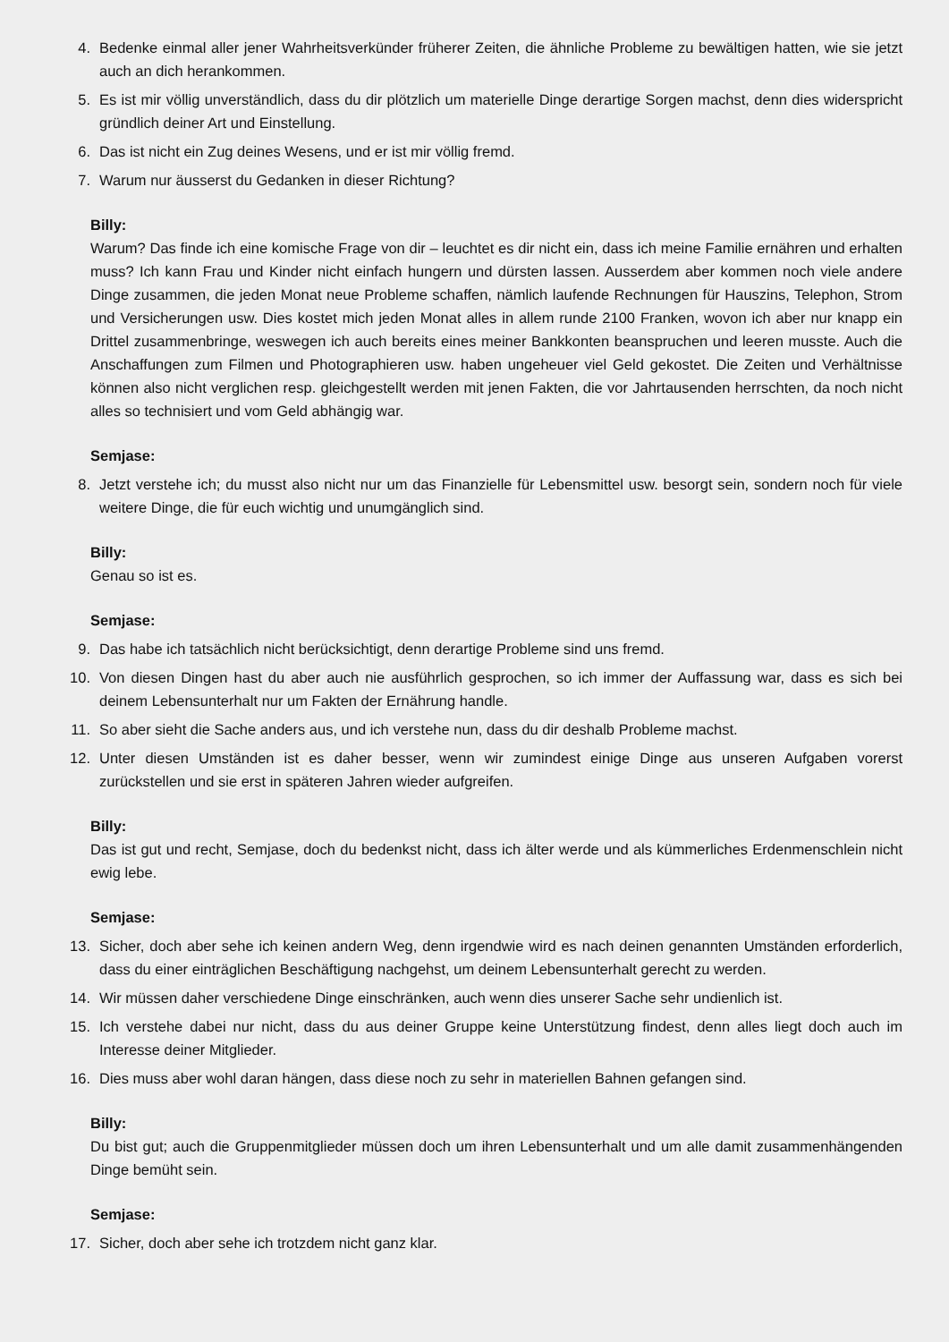4. Bedenke einmal aller jener Wahrheitsverkünder früherer Zeiten, die ähnliche Probleme zu bewältigen hatten, wie sie jetzt auch an dich herankommen.
5. Es ist mir völlig unverständlich, dass du dir plötzlich um materielle Dinge derartige Sorgen machst, denn dies widerspricht gründlich deiner Art und Einstellung.
6. Das ist nicht ein Zug deines Wesens, und er ist mir völlig fremd.
7. Warum nur äusserst du Gedanken in dieser Richtung?
Billy:
Warum? Das finde ich eine komische Frage von dir – leuchtet es dir nicht ein, dass ich meine Familie ernähren und erhalten muss? Ich kann Frau und Kinder nicht einfach hungern und dürsten lassen. Ausserdem aber kommen noch viele andere Dinge zusammen, die jeden Monat neue Probleme schaffen, nämlich laufende Rechnungen für Hauszins, Telephon, Strom und Versicherungen usw. Dies kostet mich jeden Monat alles in allem runde 2100 Franken, wovon ich aber nur knapp ein Drittel zusammenbringe, weswegen ich auch bereits eines meiner Bankkonten beanspruchen und leeren musste. Auch die Anschaffungen zum Filmen und Photographieren usw. haben ungeheuer viel Geld gekostet. Die Zeiten und Verhältnisse können also nicht verglichen resp. gleichgestellt werden mit jenen Fakten, die vor Jahrtausenden herrschten, da noch nicht alles so technisiert und vom Geld abhängig war.
Semjase:
8. Jetzt verstehe ich; du musst also nicht nur um das Finanzielle für Lebensmittel usw. besorgt sein, sondern noch für viele weitere Dinge, die für euch wichtig und unumgänglich sind.
Billy:
Genau so ist es.
Semjase:
9. Das habe ich tatsächlich nicht berücksichtigt, denn derartige Probleme sind uns fremd.
10. Von diesen Dingen hast du aber auch nie ausführlich gesprochen, so ich immer der Auffassung war, dass es sich bei deinem Lebensunterhalt nur um Fakten der Ernährung handle.
11. So aber sieht die Sache anders aus, und ich verstehe nun, dass du dir deshalb Probleme machst.
12. Unter diesen Umständen ist es daher besser, wenn wir zumindest einige Dinge aus unseren Aufgaben vorerst zurückstellen und sie erst in späteren Jahren wieder aufgreifen.
Billy:
Das ist gut und recht, Semjase, doch du bedenkst nicht, dass ich älter werde und als kümmerliches Erdenmenschlein nicht ewig lebe.
Semjase:
13. Sicher, doch aber sehe ich keinen andern Weg, denn irgendwie wird es nach deinen genannten Umständen erforderlich, dass du einer einträglichen Beschäftigung nachgehst, um deinem Lebensunterhalt gerecht zu werden.
14. Wir müssen daher verschiedene Dinge einschränken, auch wenn dies unserer Sache sehr undienlich ist.
15. Ich verstehe dabei nur nicht, dass du aus deiner Gruppe keine Unterstützung findest, denn alles liegt doch auch im Interesse deiner Mitglieder.
16. Dies muss aber wohl daran hängen, dass diese noch zu sehr in materiellen Bahnen gefangen sind.
Billy:
Du bist gut; auch die Gruppenmitglieder müssen doch um ihren Lebensunterhalt und um alle damit zusammenhängenden Dinge bemüht sein.
Semjase:
17. Sicher, doch aber sehe ich trotzdem nicht ganz klar.